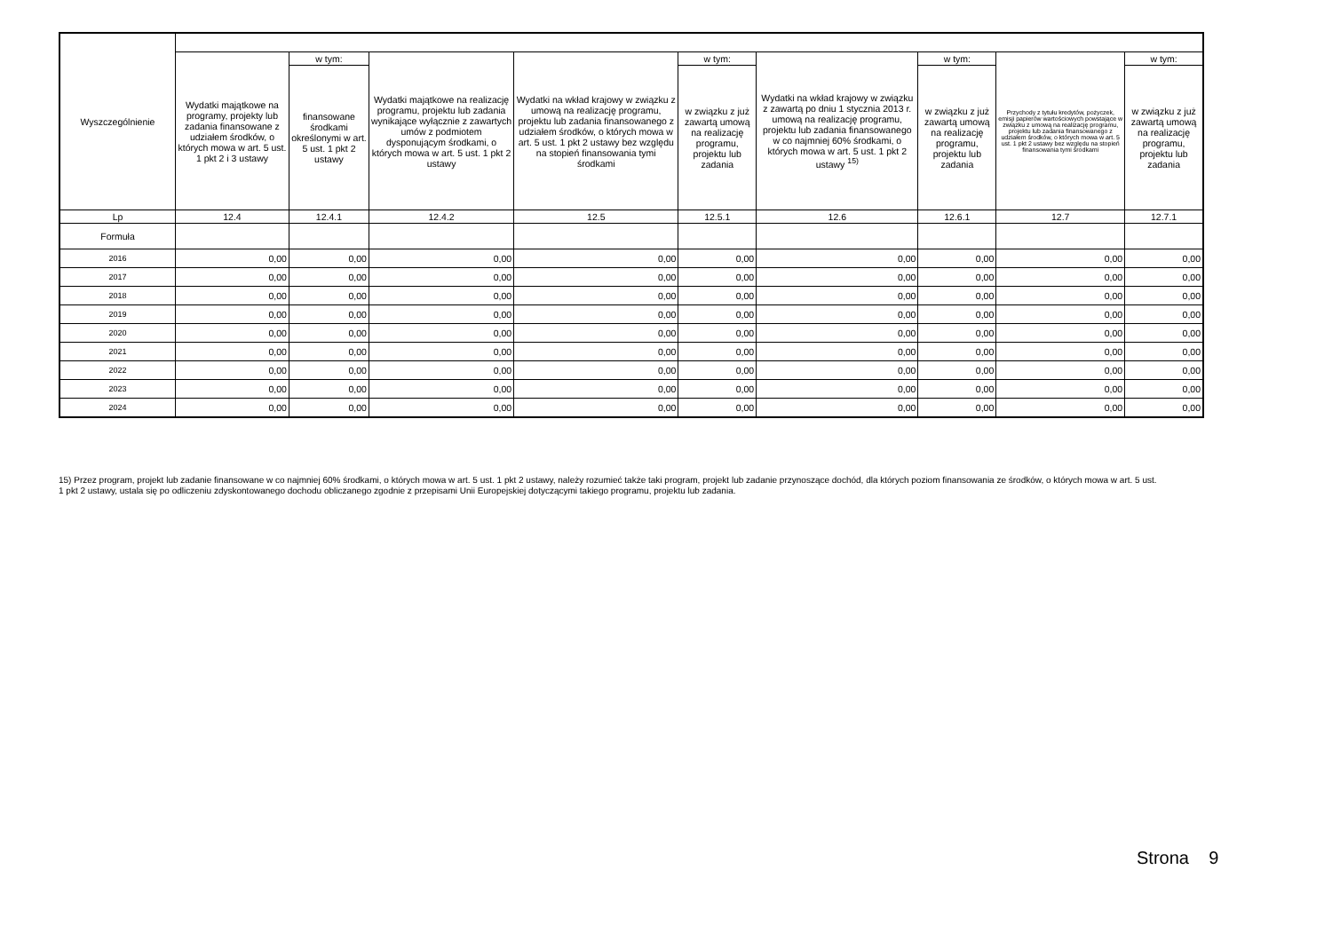| Wyszczególnienie | | | | | | | | | |
| --- | --- | --- | --- | --- | --- | --- | --- | --- | --- |
| | Wydatki majątkowe na programy, projekty lub zadania finansowane z udziałem środków, o których mowa w art. 5 ust. 1 pkt 2 i 3 ustawy | w tym: | Wydatki majątkowe na realizację programu, projektu lub zadania wynikające wyłącznie z zawartych umów z podmiotem dysponującym środkami, o których mowa w art. 5 ust. 1 pkt 2 ustawy | Wydatki na wkład krajowy w związku z umową na realizację programu, projektu lub zadania finansowanego z udziałem środków, o których mowa w art. 5 ust. 1 pkt 2 ustawy bez względu na stopień finansowania tymi środkami | w tym: | Wydatki na wkład krajowy w związku z zawartą po dniu 1 stycznia 2013 r. umową na realizację programu, projektu lub zadania finansowanego w co najmniej 60% środkami, o których mowa w art. 5 ust. 1 pkt 2 ustawy <sup>15)</sup> | w tym: | Przychody z tytułu kredytów, pożyczek, emisji papierów wartościowych powstające w związku z umową na realizację programu, projektu lub zadania finansowanego z udziałem środków, o których mowa w art. 5 ust. 1 pkt 2 ustawy bez względu na stopień finansowania tymi środkami | w tym: |
| | | finansowane środkami określonymi w art. 5 ust. 1 pkt 2 ustawy | | | w związku z już zawartą umową na realizację programu, projektu lub zadania | | w związku z już zawartą umową na realizację programu, projektu lub zadania | | w związku z już zawartą umową na realizację programu, projektu lub zadania |
| Lp | 12.4 | 12.4.1 | 12.4.2 | 12.5 | 12.5.1 | 12.6 | 12.6.1 | 12.7 | 12.7.1 |
| Formuła | | | | | | | | | |
| 2016 | 0,00 | 0,00 | 0,00 | 0,00 | 0,00 | 0,00 | 0,00 | 0,00 | 0,00 |
| 2017 | 0,00 | 0,00 | 0,00 | 0,00 | 0,00 | 0,00 | 0,00 | 0,00 | 0,00 |
| 2018 | 0,00 | 0,00 | 0,00 | 0,00 | 0,00 | 0,00 | 0,00 | 0,00 | 0,00 |
| 2019 | 0,00 | 0,00 | 0,00 | 0,00 | 0,00 | 0,00 | 0,00 | 0,00 | 0,00 |
| 2020 | 0,00 | 0,00 | 0,00 | 0,00 | 0,00 | 0,00 | 0,00 | 0,00 | 0,00 |
| 2021 | 0,00 | 0,00 | 0,00 | 0,00 | 0,00 | 0,00 | 0,00 | 0,00 | 0,00 |
| 2022 | 0,00 | 0,00 | 0,00 | 0,00 | 0,00 | 0,00 | 0,00 | 0,00 | 0,00 |
| 2023 | 0,00 | 0,00 | 0,00 | 0,00 | 0,00 | 0,00 | 0,00 | 0,00 | 0,00 |
| 2024 | 0,00 | 0,00 | 0,00 | 0,00 | 0,00 | 0,00 | 0,00 | 0,00 | 0,00 |
15) Przez program, projekt lub zadanie finansowane w co najmniej 60% środkami, o których mowa w art. 5 ust. 1 pkt 2 ustawy, należy rozumieć także taki program, projekt lub zadanie przynoszące dochód, dla których poziom finansowania ze środków, o których mowa w art. 5 ust. 1 pkt 2 ustawy, ustala się po odliczeniu zdyskontowanego dochodu obliczanego zgodnie z przepisami Unii Europejskiej dotyczącymi takiego programu, projektu lub zadania.
Strona 9